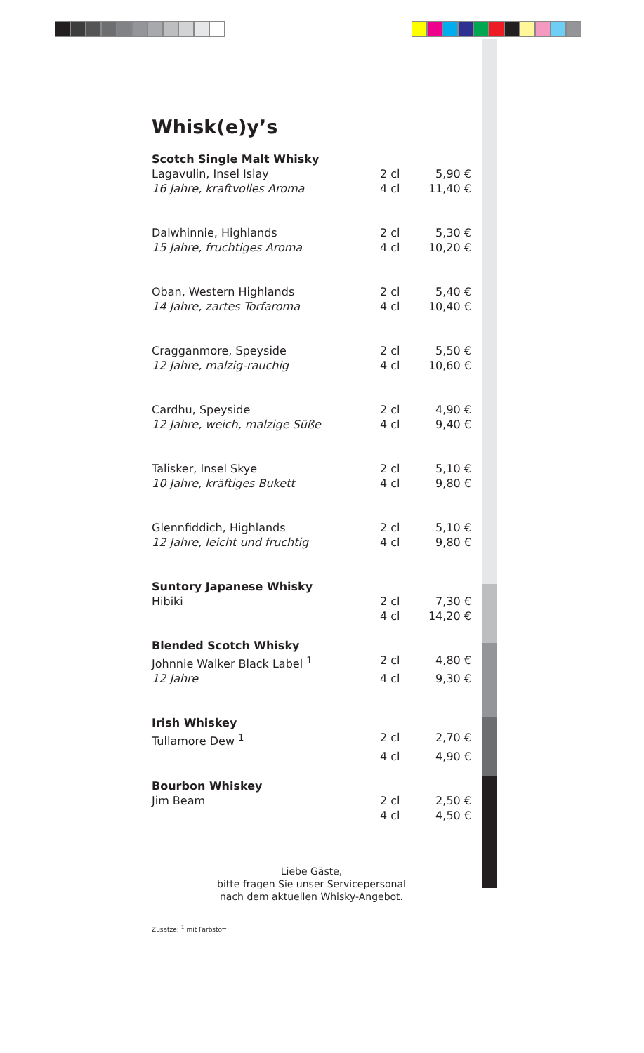Whisk(e)y’s
| Scotch Single Malt Whisky | | |
| --- | --- | --- |
| Lagavulin, Insel Islay | 2 cl | 5,90 € |
| 16 Jahre, kraftvolles Aroma | 4 cl | 11,40 € |
| Dalwhinnie, Highlands | 2 cl | 5,30 € |
| 15 Jahre, fruchtiges Aroma | 4 cl | 10,20 € |
| Oban, Western Highlands | 2 cl | 5,40 € |
| 14 Jahre, zartes Torfaroma | 4 cl | 10,40 € |
| Cragganmore, Speyside | 2 cl | 5,50 € |
| 12 Jahre, malzig-rauchig | 4 cl | 10,60 € |
| Cardhu, Speyside | 2 cl | 4,90 € |
| 12 Jahre, weich, malzige Süße | 4 cl | 9,40 € |
| Talisker, Insel Skye | 2 cl | 5,10 € |
| 10 Jahre, kräftiges Bukett | 4 cl | 9,80 € |
| Glennfiddich, Highlands | 2 cl | 5,10 € |
| 12 Jahre, leicht und fruchtig | 4 cl | 9,80 € |
| Suntory Japanese Whisky | | |
| Hibiki | 2 cl | 7,30 € |
| | 4 cl | 14,20 € |
| Blended Scotch Whisky | | |
| Johnnie Walker Black Label <sup>1</sup> | 2 cl | 4,80 € |
| 12 Jahre | 4 cl | 9,30 € |
| Irish Whiskey | | |
| Tullamore Dew <sup>1</sup> | 2 cl | 2,70 € |
| | 4 cl | 4,90 € |
| Bourbon Whiskey | | |
| Jim Beam | 2 cl | 2,50 € |
| | 4 cl | 4,50 € |
Liebe Gäste,
bitte fragen Sie unser Servicepersonal
nach dem aktuellen Whisky-Angebot.
Zusätze: <sup>1</sup> mit Farbstoff